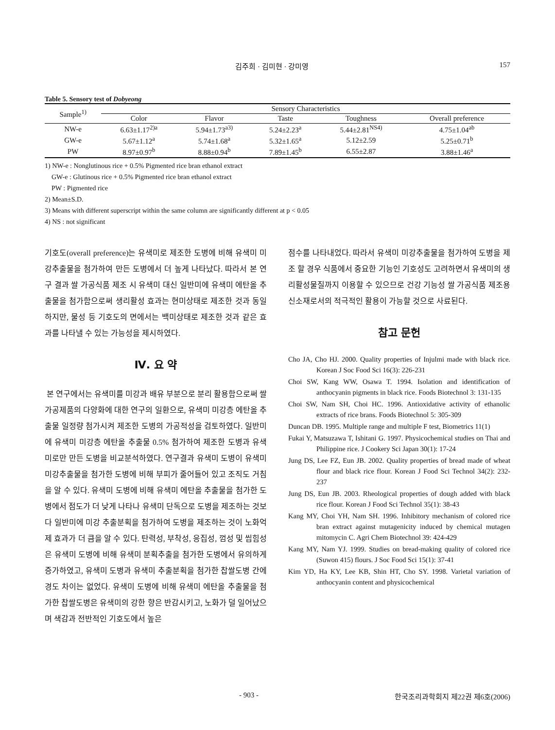김주희 · 김미현 · 강미영 157
Table 5. Sensory test of Dobyeong
| Sample<sup>1)</sup> | Sensory Characteristics | | | | |
| --- | --- | --- | --- | --- | --- |
| | Color | Flavor | Taste | Toughness | Overall preference |
| NW-e | 6.63±1.17<sup>2)a</sup> | 5.94±1.73<sup>a3)</sup> | 5.24±2.23<sup>a</sup> | 5.44±2.81<sup>NS4)</sup> | 4.75±1.04<sup>ab</sup> |
| GW-e | 5.67±1.12<sup>a</sup> | 5.74±1.68<sup>a</sup> | 5.32±1.65<sup>a</sup> | 5.12±2.59 | 5.25±0.71<sup>b</sup> |
| PW | 8.97±0.97<sup>b</sup> | 8.88±0.94<sup>b</sup> | 7.89±1.45<sup>b</sup> | 6.55±2.87 | 3.88±1.46<sup>a</sup> |
1) NW-e : Nonglutinous rice + 0.5% Pigmented rice bran ethanol extract
GW-e : Glutinous rice + 0.5% Pigmented rice bran ethanol extract
PW : Pigmented rice
2) Mean±S.D.
3) Means with different superscript within the same column are significantly different at p < 0.05
4) NS : not significant
기호도(overall preference)는 유색미로 제조한 도병에 비해 유색미 미강추출물을 첨가하여 만든 도병에서 더 높게 나타났다. 따라서 본 연구 결과 쌀 가공식품 제조 시 유색미 대신 일반미에 유색미 에탄올 추출물을 첨가함으로써 생리활성 효과는 현미상태로 제조한 것과 동일하지만, 물성 등 기호도의 면에서는 백미상태로 제조한 것과 같은 효과를 나타낼 수 있는 가능성을 제시하였다.
Ⅳ. 요 약
본 연구에서는 유색미를 미강과 배유 부분으로 분리 활용함으로써 쌀 가공제품의 다양화에 대한 연구의 일환으로, 유색미 미강층 에탄올 추출물 일정량 첨가시켜 제조한 도병의 가공적성을 검토하였다. 일반미에 유색미 미강층 에탄올 추출물 0.5% 첨가하여 제조한 도병과 유색미로만 만든 도병을 비교분석하였다. 연구결과 유색미 도병이 유색미 미강추출물을 첨가한 도병에 비해 부피가 줄어들어 있고 조직도 거침을 알 수 있다. 유색미 도병에 비해 유색미 에탄올 추출물을 첨가한 도병에서 점도가 더 낮게 나타나 유색미 단독으로 도병을 제조하는 것보다 일반미에 미강 추출분획을 첨가하여 도병을 제조하는 것이 노화억제 효과가 더 큼을 알 수 있다. 탄력성, 부착성, 응집성, 껌성 및 씹힘성은 유색미 도병에 비해 유색미 분획추출을 첨가한 도병에서 유의하게 증가하였고, 유색미 도병과 유색미 추출분획을 첨가한 찹쌀도병 간에 경도 차이는 없었다. 유색미 도병에 비해 유색미 에탄올 추출물을 첨가한 찹쌀도병은 유색미의 강한 향은 반감시키고, 노화가 덜 일어났으며 색감과 전반적인 기호도에서 높은
점수를 나타내었다. 따라서 유색미 미강추출물을 첨가하여 도병을 제조 할 경우 식품에서 중요한 기능인 기호성도 고려하면서 유색미의 생리활성물질까지 이용할 수 있으므로 건강 기능성 쌀 가공식품 제조용 신소재로서의 적극적인 활용이 가능할 것으로 사료된다.
참고 문헌
Cho JA, Cho HJ. 2000. Quality properties of Injulmi made with black rice. Korean J Soc Food Sci 16(3): 226-231
Choi SW, Kang WW, Osawa T. 1994. Isolation and identification of anthocyanin pigments in black rice. Foods Biotechnol 3: 131-135
Choi SW, Nam SH, Choi HC. 1996. Antioxidative activity of ethanolic extracts of rice brans. Foods Biotechnol 5: 305-309
Duncan DB. 1995. Multiple range and multiple F test, Biometrics 11(1)
Fukai Y, Matsuzawa T, Ishitani G. 1997. Physicochemical studies on Thai and Philippine rice. J Cookery Sci Japan 30(1): 17-24
Jung DS, Lee FZ, Eun JB. 2002. Quality properties of bread made of wheat flour and black rice flour. Korean J Food Sci Technol 34(2): 232-237
Jung DS, Eun JB. 2003. Rheological properties of dough added with black rice flour. Korean J Food Sci Technol 35(1): 38-43
Kang MY, Choi YH, Nam SH. 1996. Inhibitory mechanism of colored rice bran extract against mutagenicity induced by chemical mutagen mitomycin C. Agri Chem Biotechnol 39: 424-429
Kang MY, Nam YJ. 1999. Studies on bread-making quality of colored rice (Suwon 415) flours. J Soc Food Sci 15(1): 37-41
Kim YD, Ha KY, Lee KB, Shin HT, Cho SY. 1998. Varietal variation of anthocyanin content and physicochemical
- 903 - 한국조리과학회지 제22권 제6호(2006)